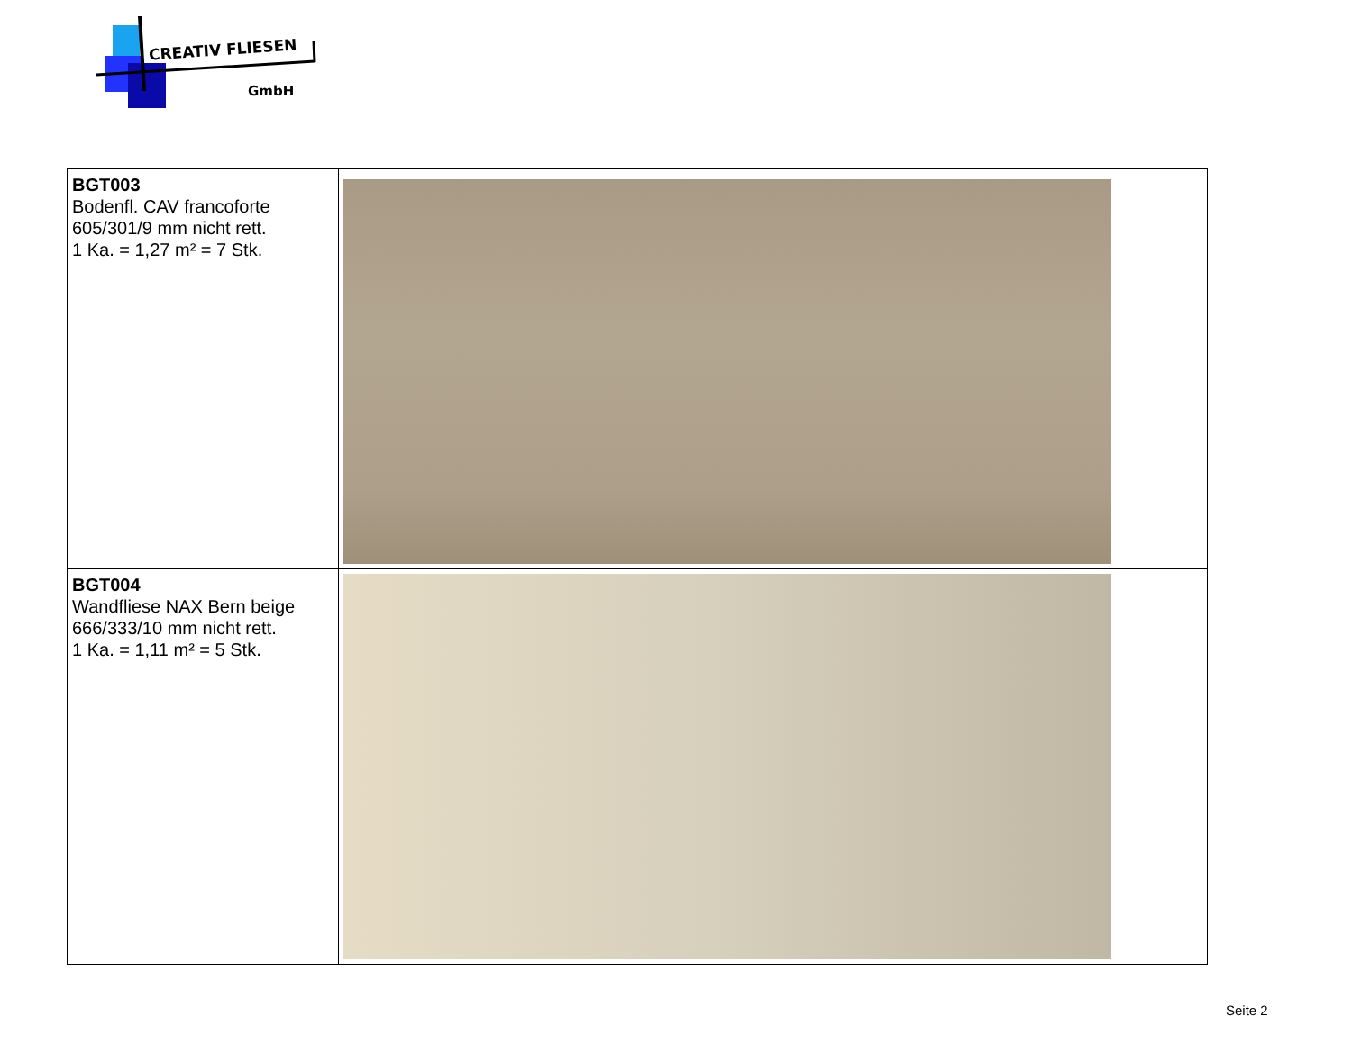CREATIV FLIESEN
GmbH
| BGT003 Bodenfl. CAV francoforte 605/301/9 mm nicht rett. 1 Ka. = 1,27 m² = 7 Stk. | |
| BGT004 Wandfliese NAX Bern beige 666/333/10 mm nicht rett. 1 Ka. = 1,11 m² = 5 Stk. | |
Seite 2